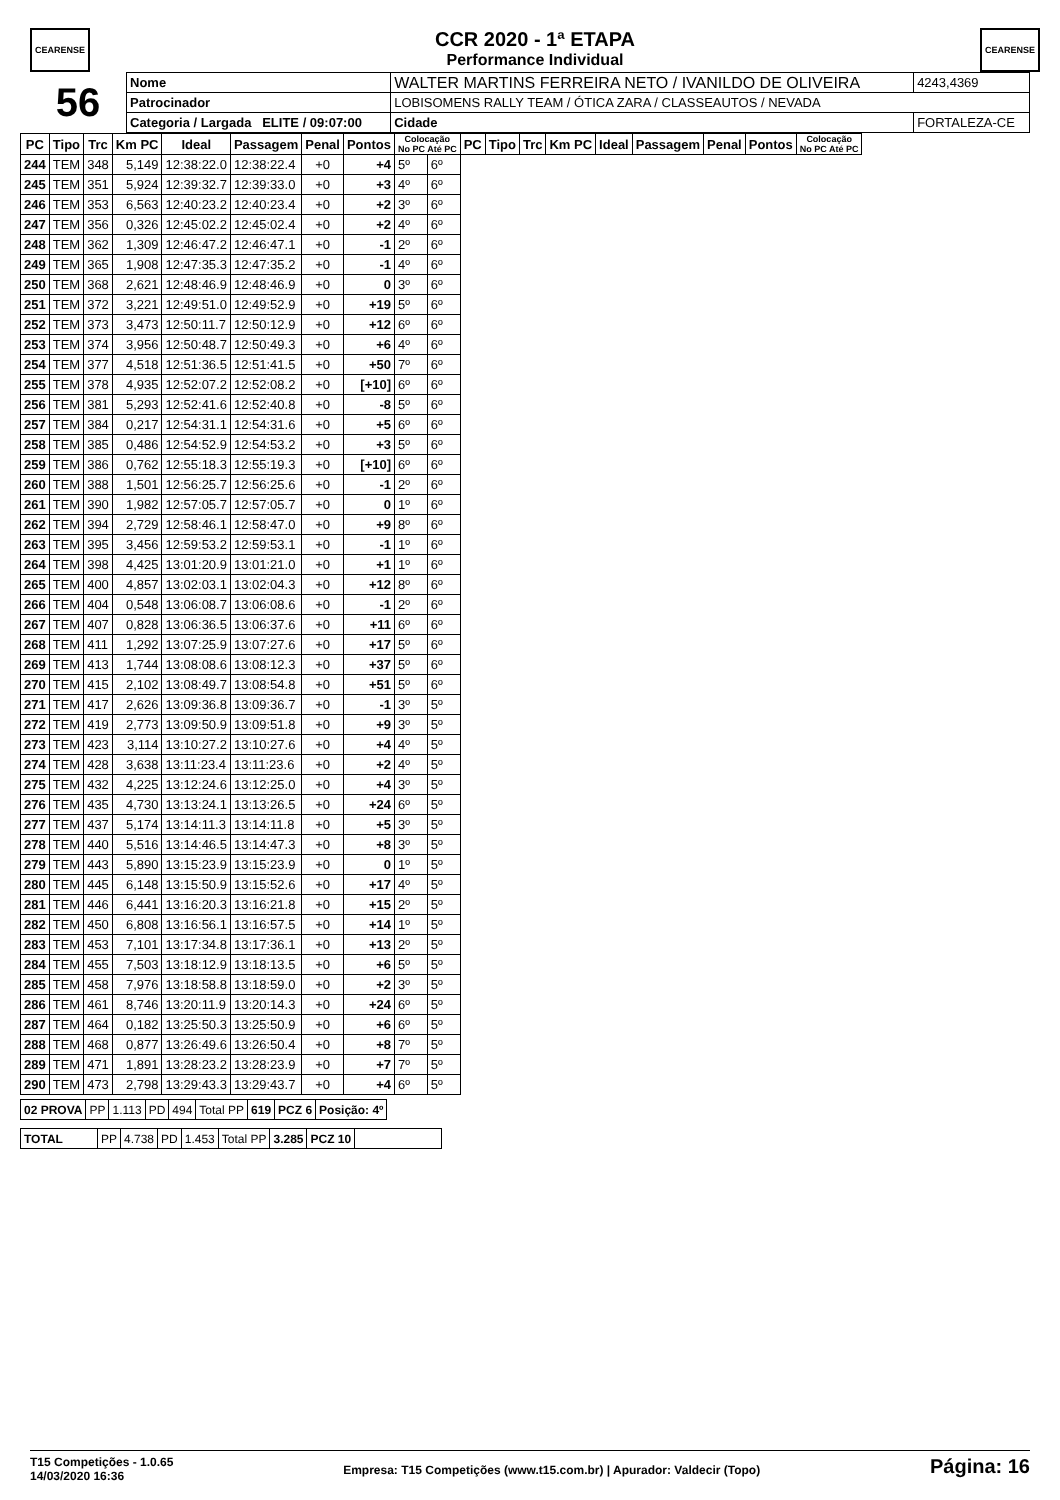CEARENSE
CCR 2020 - 1ª ETAPA
Performance Individual
CEARENSE
| 56 | Nome | WALTER MARTINS FERREIRA NETO / IVANILDO DE OLIVEIRA | | | 4243,4369 |
| | Patrocinador | LOBISOMENS RALLY TEAM / ÓTICA ZARA / CLASSEAUTOS / NEVADA | | | |
| | Categoria / Largada ELITE / 09:07:00 | | Cidade | FORTALEZA-CE | |
| PC | Tipo | Trc | Km PC | Ideal | Passagem | Penal | Pontos | Colocação No PC Até PC | | PC | Tipo | Trc | Km PC | Ideal | Passagem | Penal | Pontos | Colocação No PC Até PC |
| --- | --- | --- | --- | --- | --- | --- | --- | --- | --- | --- | --- | --- | --- | --- | --- | --- | --- | --- |
| 244 | TEM | 348 | 5,149 | 12:38:22.0 | 12:38:22.4 | +0 | +4 | 5º | 6º | | | | | | | | | |
| 245 | TEM | 351 | 5,924 | 12:39:32.7 | 12:39:33.0 | +0 | +3 | 4º | 6º | | | | | | | | | |
| 246 | TEM | 353 | 6,563 | 12:40:23.2 | 12:40:23.4 | +0 | +2 | 3º | 6º | | | | | | | | | |
| 247 | TEM | 356 | 0,326 | 12:45:02.2 | 12:45:02.4 | +0 | +2 | 4º | 6º | | | | | | | | | |
| 248 | TEM | 362 | 1,309 | 12:46:47.2 | 12:46:47.1 | +0 | -1 | 2º | 6º | | | | | | | | | |
| 249 | TEM | 365 | 1,908 | 12:47:35.3 | 12:47:35.2 | +0 | -1 | 4º | 6º | | | | | | | | | |
| 250 | TEM | 368 | 2,621 | 12:48:46.9 | 12:48:46.9 | +0 | 0 | 3º | 6º | | | | | | | | | |
| 251 | TEM | 372 | 3,221 | 12:49:51.0 | 12:49:52.9 | +0 | +19 | 5º | 6º | | | | | | | | | |
| 252 | TEM | 373 | 3,473 | 12:50:11.7 | 12:50:12.9 | +0 | +12 | 6º | 6º | | | | | | | | | |
| 253 | TEM | 374 | 3,956 | 12:50:48.7 | 12:50:49.3 | +0 | +6 | 4º | 6º | | | | | | | | | |
| 254 | TEM | 377 | 4,518 | 12:51:36.5 | 12:51:41.5 | +0 | +50 | 7º | 6º | | | | | | | | | |
| 255 | TEM | 378 | 4,935 | 12:52:07.2 | 12:52:08.2 | +0 | [+10] | 6º | 6º | | | | | | | | | |
| 256 | TEM | 381 | 5,293 | 12:52:41.6 | 12:52:40.8 | +0 | -8 | 5º | 6º | | | | | | | | | |
| 257 | TEM | 384 | 0,217 | 12:54:31.1 | 12:54:31.6 | +0 | +5 | 6º | 6º | | | | | | | | | |
| 258 | TEM | 385 | 0,486 | 12:54:52.9 | 12:54:53.2 | +0 | +3 | 5º | 6º | | | | | | | | | |
| 259 | TEM | 386 | 0,762 | 12:55:18.3 | 12:55:19.3 | +0 | [+10] | 6º | 6º | | | | | | | | | |
| 260 | TEM | 388 | 1,501 | 12:56:25.7 | 12:56:25.6 | +0 | -1 | 2º | 6º | | | | | | | | | |
| 261 | TEM | 390 | 1,982 | 12:57:05.7 | 12:57:05.7 | +0 | 0 | 1º | 6º | | | | | | | | | |
| 262 | TEM | 394 | 2,729 | 12:58:46.1 | 12:58:47.0 | +0 | +9 | 8º | 6º | | | | | | | | | |
| 263 | TEM | 395 | 3,456 | 12:59:53.2 | 12:59:53.1 | +0 | -1 | 1º | 6º | | | | | | | | | |
| 264 | TEM | 398 | 4,425 | 13:01:20.9 | 13:01:21.0 | +0 | +1 | 1º | 6º | | | | | | | | | |
| 265 | TEM | 400 | 4,857 | 13:02:03.1 | 13:02:04.3 | +0 | +12 | 8º | 6º | | | | | | | | | |
| 266 | TEM | 404 | 0,548 | 13:06:08.7 | 13:06:08.6 | +0 | -1 | 2º | 6º | | | | | | | | | |
| 267 | TEM | 407 | 0,828 | 13:06:36.5 | 13:06:37.6 | +0 | +11 | 6º | 6º | | | | | | | | | |
| 268 | TEM | 411 | 1,292 | 13:07:25.9 | 13:07:27.6 | +0 | +17 | 5º | 6º | | | | | | | | | |
| 269 | TEM | 413 | 1,744 | 13:08:08.6 | 13:08:12.3 | +0 | +37 | 5º | 6º | | | | | | | | | |
| 270 | TEM | 415 | 2,102 | 13:08:49.7 | 13:08:54.8 | +0 | +51 | 5º | 6º | | | | | | | | | |
| 271 | TEM | 417 | 2,626 | 13:09:36.8 | 13:09:36.7 | +0 | -1 | 3º | 5º | | | | | | | | | |
| 272 | TEM | 419 | 2,773 | 13:09:50.9 | 13:09:51.8 | +0 | +9 | 3º | 5º | | | | | | | | | |
| 273 | TEM | 423 | 3,114 | 13:10:27.2 | 13:10:27.6 | +0 | +4 | 4º | 5º | | | | | | | | | |
| 274 | TEM | 428 | 3,638 | 13:11:23.4 | 13:11:23.6 | +0 | +2 | 4º | 5º | | | | | | | | | |
| 275 | TEM | 432 | 4,225 | 13:12:24.6 | 13:12:25.0 | +0 | +4 | 3º | 5º | | | | | | | | | |
| 276 | TEM | 435 | 4,730 | 13:13:24.1 | 13:13:26.5 | +0 | +24 | 6º | 5º | | | | | | | | | |
| 277 | TEM | 437 | 5,174 | 13:14:11.3 | 13:14:11.8 | +0 | +5 | 3º | 5º | | | | | | | | | |
| 278 | TEM | 440 | 5,516 | 13:14:46.5 | 13:14:47.3 | +0 | +8 | 3º | 5º | | | | | | | | | |
| 279 | TEM | 443 | 5,890 | 13:15:23.9 | 13:15:23.9 | +0 | 0 | 1º | 5º | | | | | | | | | |
| 280 | TEM | 445 | 6,148 | 13:15:50.9 | 13:15:52.6 | +0 | +17 | 4º | 5º | | | | | | | | | |
| 281 | TEM | 446 | 6,441 | 13:16:20.3 | 13:16:21.8 | +0 | +15 | 2º | 5º | | | | | | | | | |
| 282 | TEM | 450 | 6,808 | 13:16:56.1 | 13:16:57.5 | +0 | +14 | 1º | 5º | | | | | | | | | |
| 283 | TEM | 453 | 7,101 | 13:17:34.8 | 13:17:36.1 | +0 | +13 | 2º | 5º | | | | | | | | | |
| 284 | TEM | 455 | 7,503 | 13:18:12.9 | 13:18:13.5 | +0 | +6 | 5º | 5º | | | | | | | | | |
| 285 | TEM | 458 | 7,976 | 13:18:58.8 | 13:18:59.0 | +0 | +2 | 3º | 5º | | | | | | | | | |
| 286 | TEM | 461 | 8,746 | 13:20:11.9 | 13:20:14.3 | +0 | +24 | 6º | 5º | | | | | | | | | |
| 287 | TEM | 464 | 0,182 | 13:25:50.3 | 13:25:50.9 | +0 | +6 | 6º | 5º | | | | | | | | | |
| 288 | TEM | 468 | 0,877 | 13:26:49.6 | 13:26:50.4 | +0 | +8 | 7º | 5º | | | | | | | | | |
| 289 | TEM | 471 | 1,891 | 13:28:23.2 | 13:28:23.9 | +0 | +7 | 7º | 5º | | | | | | | | | |
| 290 | TEM | 473 | 2,798 | 13:29:43.3 | 13:29:43.7 | +0 | +4 | 6º | 5º | | | | | | | | | |
| 02 PROVA | PP | 1.113 | PD | 494 | Total PP | 619 | PCZ 6 | Posição: 4º |
| TOTAL | PP | 4.738 | PD | 1.453 | Total PP | 3.285 | PCZ 10 | |
T15 Competições - 1.0.65
14/03/2020 16:36
Empresa: T15 Competições (www.t15.com.br) | Apurador: Valdecir (Topo)
Página: 16